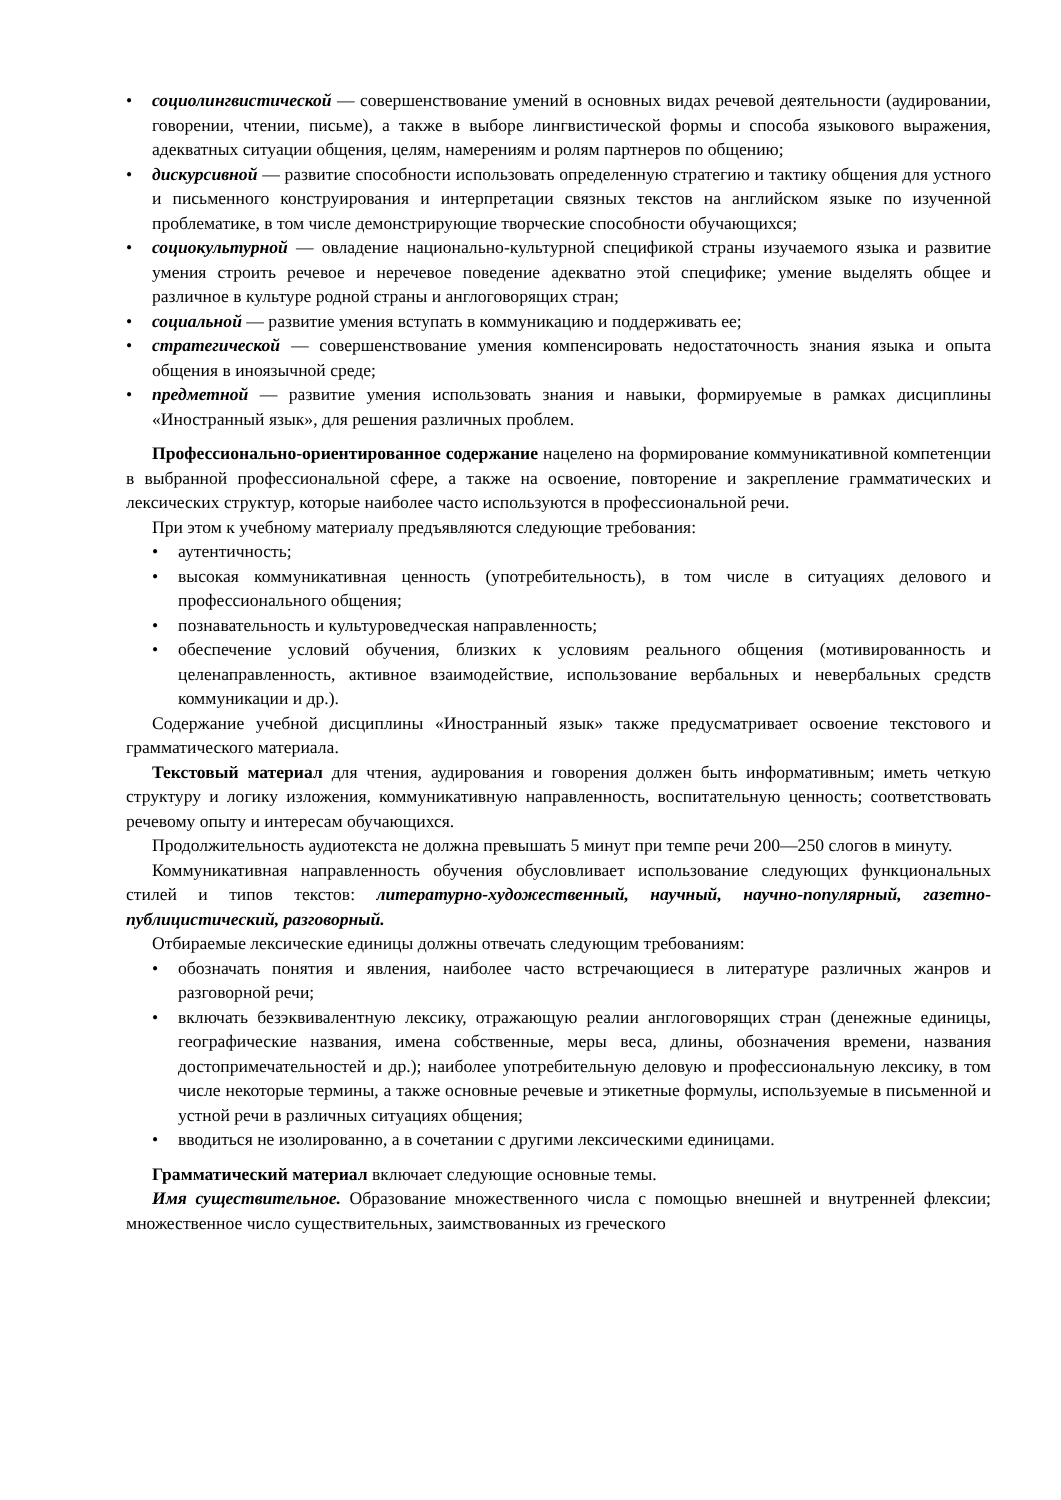• социолингвистической — совершенствование умений в основных видах речевой деятельности (аудировании, говорении, чтении, письме), а также в выборе лингвистической формы и способа языкового выражения, адекватных ситуации общения, целям, намерениям и ролям партнеров по общению;
• дискурсивной — развитие способности использовать определенную стратегию и тактику общения для устного и письменного конструирования и интерпретации связных текстов на английском языке по изученной проблематике, в том числе демонстрирующие творческие способности обучающихся;
• социокультурной — овладение национально-культурной спецификой страны изучаемого языка и развитие умения строить речевое и неречевое поведение адекватно этой специфике; умение выделять общее и различное в культуре родной страны и англоговорящих стран;
• социальной — развитие умения вступать в коммуникацию и поддерживать ее;
• стратегической — совершенствование умения компенсировать недостаточность знания языка и опыта общения в иноязычной среде;
• предметной — развитие умения использовать знания и навыки, формируемые в рамках дисциплины «Иностранный язык», для решения различных проблем.
Профессионально-ориентированное содержание нацелено на формирование коммуникативной компетенции в выбранной профессиональной сфере, а также на освоение, повторение и закрепление грамматических и лексических структур, которые наиболее часто используются в профессиональной речи.
При этом к учебному материалу предъявляются следующие требования:
• аутентичность;
• высокая коммуникативная ценность (употребительность), в том числе в ситуациях делового и профессионального общения;
• познавательность и культуроведческая направленность;
• обеспечение условий обучения, близких к условиям реального общения (мотивированность и целенаправленность, активное взаимодействие, использование вербальных и невербальных средств коммуникации и др.).
Содержание учебной дисциплины «Иностранный язык» также предусматривает освоение текстового и грамматического материала.
Текстовый материал для чтения, аудирования и говорения должен быть информативным; иметь четкую структуру и логику изложения, коммуникативную направленность, воспитательную ценность; соответствовать речевому опыту и интересам обучающихся.
Продолжительность аудиотекста не должна превышать 5 минут при темпе речи 200—250 слогов в минуту.
Коммуникативная направленность обучения обусловливает использование следующих функциональных стилей и типов текстов: литературно-художественный, научный, научно-популярный, газетно-публицистический, разговорный.
Отбираемые лексические единицы должны отвечать следующим требованиям:
• обозначать понятия и явления, наиболее часто встречающиеся в литературе различных жанров и разговорной речи;
• включать безэквивалентную лексику, отражающую реалии англоговорящих стран (денежные единицы, географические названия, имена собственные, меры веса, длины, обозначения времени, названия достопримечательностей и др.); наиболее употребительную деловую и профессиональную лексику, в том числе некоторые термины, а также основные речевые и этикетные формулы, используемые в письменной и устной речи в различных ситуациях общения;
• вводиться не изолированно, а в сочетании с другими лексическими единицами.
Грамматический материал включает следующие основные темы.
Имя существительное. Образование множественного числа с помощью внешней и внутренней флексии; множественное число существительных, заимствованных из греческого